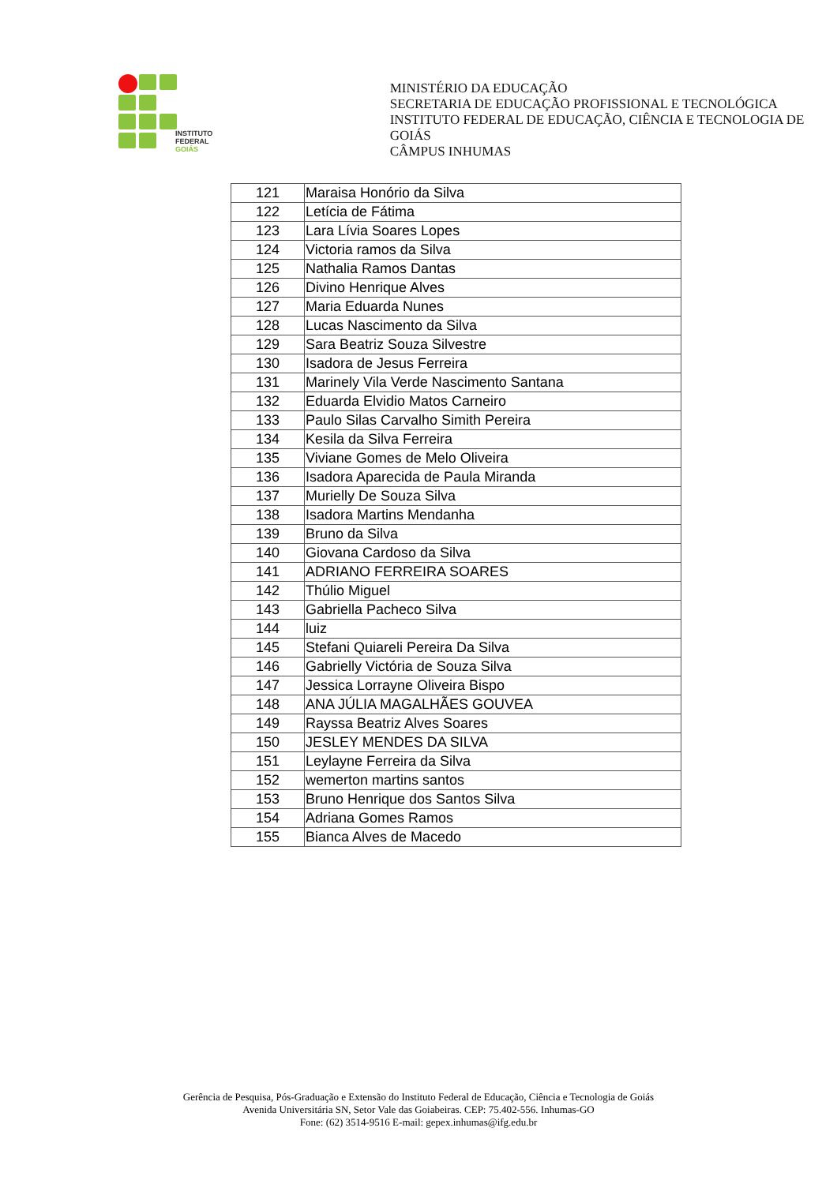INSTITUTO FEDERAL
GOIÁS
MINISTÉRIO DA EDUCAÇÃO
SECRETARIA DE EDUCAÇÃO PROFISSIONAL E TECNOLÓGICA
INSTITUTO FEDERAL DE EDUCAÇÃO, CIÊNCIA E TECNOLOGIA DE GOIÁS
CÂMPUS INHUMAS
| 121 | Maraisa Honório da Silva |
| 122 | Letícia de Fátima |
| 123 | Lara Lívia Soares Lopes |
| 124 | Victoria ramos da Silva |
| 125 | Nathalia Ramos Dantas |
| 126 | Divino Henrique Alves |
| 127 | Maria Eduarda Nunes |
| 128 | Lucas Nascimento da Silva |
| 129 | Sara Beatriz Souza Silvestre |
| 130 | Isadora de Jesus Ferreira |
| 131 | Marinely Vila Verde Nascimento Santana |
| 132 | Eduarda Elvidio Matos Carneiro |
| 133 | Paulo Silas Carvalho Simith Pereira |
| 134 | Kesila da Silva Ferreira |
| 135 | Viviane Gomes de Melo Oliveira |
| 136 | Isadora Aparecida de Paula Miranda |
| 137 | Murielly De Souza Silva |
| 138 | Isadora Martins Mendanha |
| 139 | Bruno da Silva |
| 140 | Giovana Cardoso da Silva |
| 141 | ADRIANO FERREIRA SOARES |
| 142 | Thúlio Miguel |
| 143 | Gabriella Pacheco Silva |
| 144 | luiz |
| 145 | Stefani Quiareli Pereira Da Silva |
| 146 | Gabrielly Victória de Souza Silva |
| 147 | Jessica Lorrayne Oliveira Bispo |
| 148 | ANA JÚLIA MAGALHÃES GOUVEA |
| 149 | Rayssa Beatriz Alves Soares |
| 150 | JESLEY MENDES DA SILVA |
| 151 | Leylayne Ferreira da Silva |
| 152 | wemerton martins santos |
| 153 | Bruno Henrique dos Santos Silva |
| 154 | Adriana Gomes Ramos |
| 155 | Bianca Alves de Macedo |
Gerência de Pesquisa, Pós-Graduação e Extensão do Instituto Federal de Educação, Ciência e Tecnologia de Goiás
Avenida Universitária SN, Setor Vale das Goiabeiras. CEP: 75.402-556. Inhumas-GO
Fone: (62) 3514-9516 E-mail: gepex.inhumas@ifg.edu.br